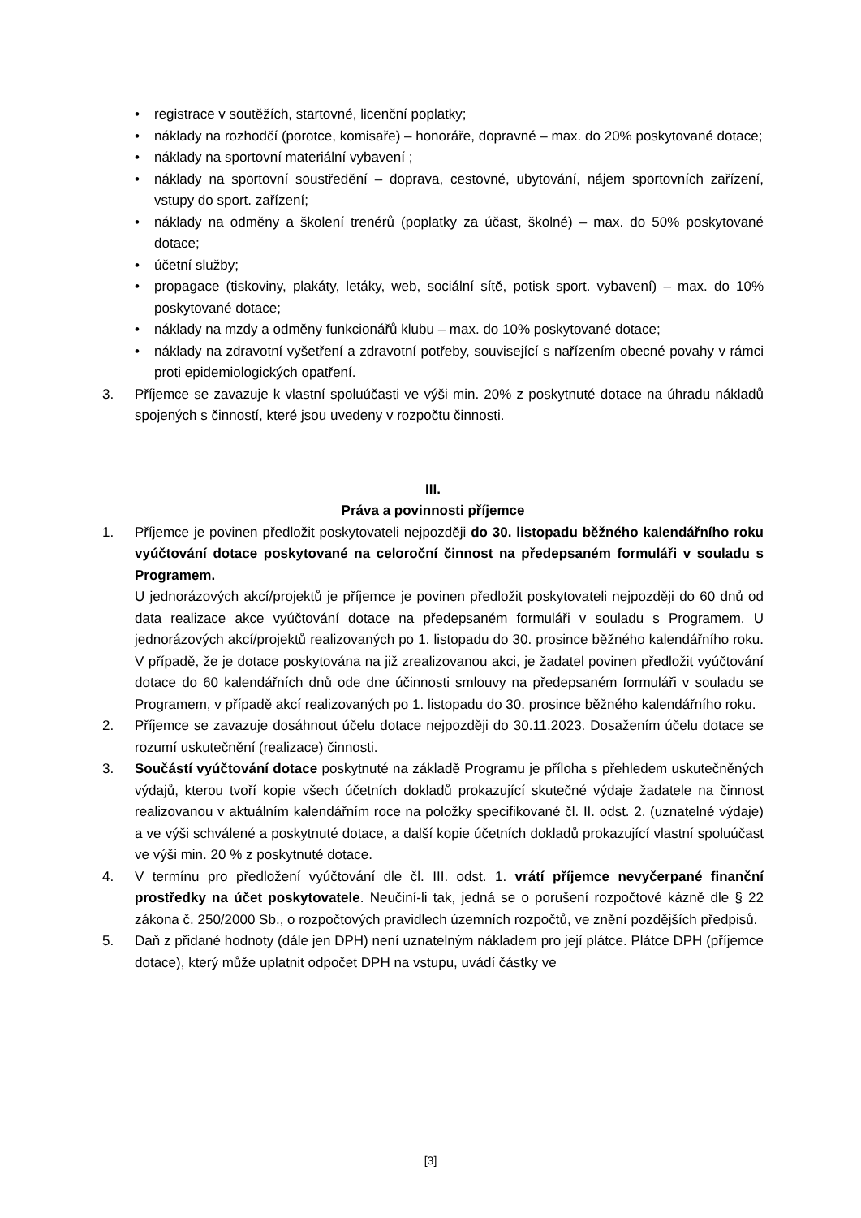• registrace v soutěžích, startovné, licenční poplatky;
• náklady na rozhodčí (porotce, komisaře) – honoráře, dopravné – max. do 20% poskytované dotace;
• náklady na sportovní materiální vybavení ;
• náklady na sportovní soustředění – doprava, cestovné, ubytování, nájem sportovních zařízení, vstupy do sport. zařízení;
• náklady na odměny a školení trenérů (poplatky za účast, školné) – max. do 50% poskytované dotace;
• účetní služby;
• propagace (tiskoviny, plakáty, letáky, web, sociální sítě, potisk sport. vybavení) – max. do 10% poskytované dotace;
• náklady na mzdy a odměny funkcionářů klubu – max. do 10% poskytované dotace;
• náklady na zdravotní vyšetření a zdravotní potřeby, související s nařízením obecné povahy v rámci proti epidemiologických opatření.
3. Příjemce se zavazuje k vlastní spoluúčasti ve výši min. 20% z poskytnuté dotace na úhradu nákladů spojených s činností, které jsou uvedeny v rozpočtu činnosti.
III.
Práva a povinnosti příjemce
1. Příjemce je povinen předložit poskytovateli nejpozději do 30. listopadu běžného kalendářního roku vyúčtování dotace poskytované na celoroční činnost na předepsaném formuláři v souladu s Programem.
U jednorázových akcí/projektů je příjemce je povinen předložit poskytovateli nejpozději do 60 dnů od data realizace akce vyúčtování dotace na předepsaném formuláři v souladu s Programem. U jednorázových akcí/projektů realizovaných po 1. listopadu do 30. prosince běžného kalendářního roku. V případě, že je dotace poskytována na již zrealizovanou akci, je žadatel povinen předložit vyúčtování dotace do 60 kalendářních dnů ode dne účinnosti smlouvy na předepsaném formuláři v souladu se Programem, v případě akcí realizovaných po 1. listopadu do 30. prosince běžného kalendářního roku.
2. Příjemce se zavazuje dosáhnout účelu dotace nejpozději do 30.11.2023. Dosažením účelu dotace se rozumí uskutečnění (realizace) činnosti.
3. Součástí vyúčtování dotace poskytnuté na základě Programu je příloha s přehledem uskutečněných výdajů, kterou tvoří kopie všech účetních dokladů prokazující skutečné výdaje žadatele na činnost realizovanou v aktuálním kalendářním roce na položky specifikované čl. II. odst. 2. (uznatelné výdaje) a ve výši schválené a poskytnuté dotace, a další kopie účetních dokladů prokazující vlastní spoluúčast ve výši min. 20 % z poskytnuté dotace.
4. V termínu pro předložení vyúčtování dle čl. III. odst. 1. vrátí příjemce nevyčerpané finanční prostředky na účet poskytovatele. Neučiní-li tak, jedná se o porušení rozpočtové kázně dle § 22 zákona č. 250/2000 Sb., o rozpočtových pravidlech územních rozpočtů, ve znění pozdějších předpisů.
5. Daň z přidané hodnoty (dále jen DPH) není uznatelným nákladem pro její plátce. Plátce DPH (příjemce dotace), který může uplatnit odpočet DPH na vstupu, uvádí částky ve
[3]